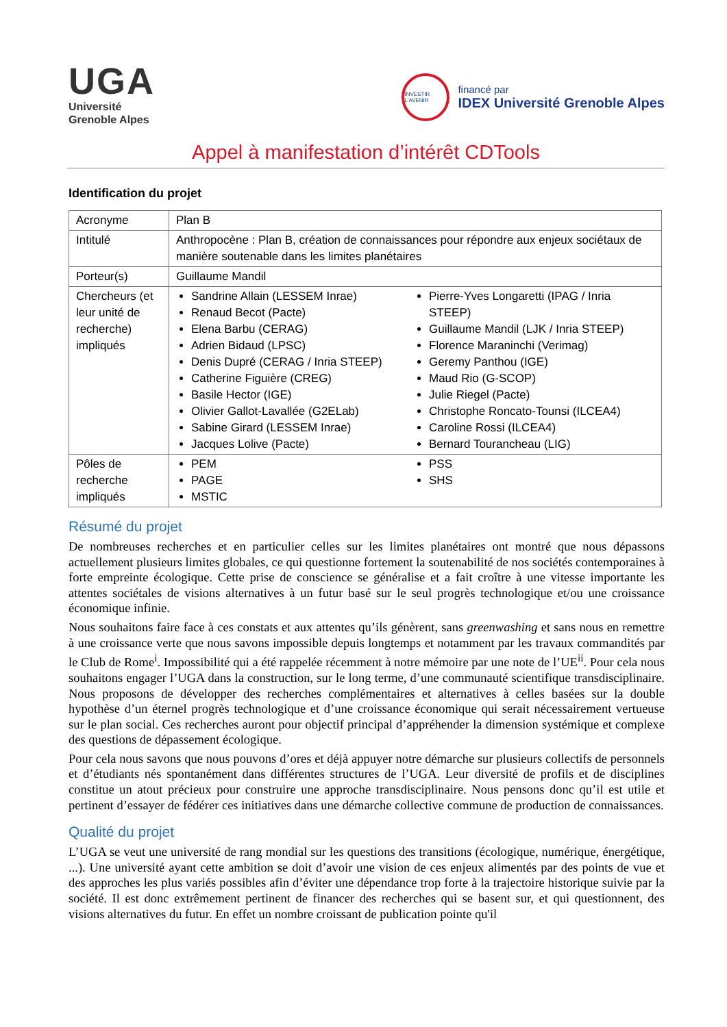UGA
Université
Grenoble Alpes
INVESTIR L'AVENIR
financé par
IDEX Université Grenoble Alpes
Appel à manifestation d’intérêt CDTools
Identification du projet
| Acronyme | Plan B |
| Intitulé | Anthropocène : Plan B, création de connaissances pour répondre aux enjeux sociétaux de manière soutenable dans les limites planétaires |
| Porteur(s) | Guillaume Mandil |
| Chercheurs (et leur unité de recherche) impliqués | Sandrine Allain (LESSEM Inrae) Renaud Becot (Pacte) Elena Barbu (CERAG) Adrien Bidaud (LPSC) Denis Dupré (CERAG / Inria STEEP) Catherine Figuière (CREG) Basile Hector (IGE) Olivier Gallot-Lavallée (G2ELab) Sabine Girard (LESSEM Inrae) Jacques Lolive (Pacte) Pierre-Yves Longaretti (IPAG / Inria STEEP) Guillaume Mandil (LJK / Inria STEEP) Florence Maraninchi (Verimag) Geremy Panthou (IGE) Maud Rio (G-SCOP) Julie Riegel (Pacte) Christophe Roncato-Tounsi (ILCEA4) Caroline Rossi (ILCEA4) Bernard Tourancheau (LIG) |
| Pôles de recherche impliqués | PEM PAGE MSTIC PSS SHS |
Résumé du projet
De nombreuses recherches et en particulier celles sur les limites planétaires ont montré que nous dépassons actuellement plusieurs limites globales, ce qui questionne fortement la soutenabilité de nos sociétés contemporaines à forte empreinte écologique. Cette prise de conscience se généralise et a fait croître à une vitesse importante les attentes sociétales de visions alternatives à un futur basé sur le seul progrès technologique et/ou une croissance économique infinie.
Nous souhaitons faire face à ces constats et aux attentes qu’ils génèrent, sans greenwashing et sans nous en remettre à une croissance verte que nous savons impossible depuis longtemps et notamment par les travaux commandités par le Club de Rome<sup>i</sup>. Impossibilité qui a été rappelée récemment à notre mémoire par une note de l’UE<sup>ii</sup>. Pour cela nous souhaitons engager l’UGA dans la construction, sur le long terme, d’une communauté scientifique transdisciplinaire. Nous proposons de développer des recherches complémentaires et alternatives à celles basées sur la double hypothèse d’un éternel progrès technologique et d’une croissance économique qui serait nécessairement vertueuse sur le plan social. Ces recherches auront pour objectif principal d’appréhender la dimension systémique et complexe des questions de dépassement écologique.
Pour cela nous savons que nous pouvons d’ores et déjà appuyer notre démarche sur plusieurs collectifs de personnels et d’étudiants nés spontanément dans différentes structures de l’UGA. Leur diversité de profils et de disciplines constitue un atout précieux pour construire une approche transdisciplinaire. Nous pensons donc qu’il est utile et pertinent d’essayer de fédérer ces initiatives dans une démarche collective commune de production de connaissances.
Qualité du projet
L’UGA se veut une université de rang mondial sur les questions des transitions (écologique, numérique, énergétique, ...). Une université ayant cette ambition se doit d’avoir une vision de ces enjeux alimentés par des points de vue et des approches les plus variés possibles afin d’éviter une dépendance trop forte à la trajectoire historique suivie par la société. Il est donc extrêmement pertinent de financer des recherches qui se basent sur, et qui questionnent, des visions alternatives du futur. En effet un nombre croissant de publication pointe qu'il